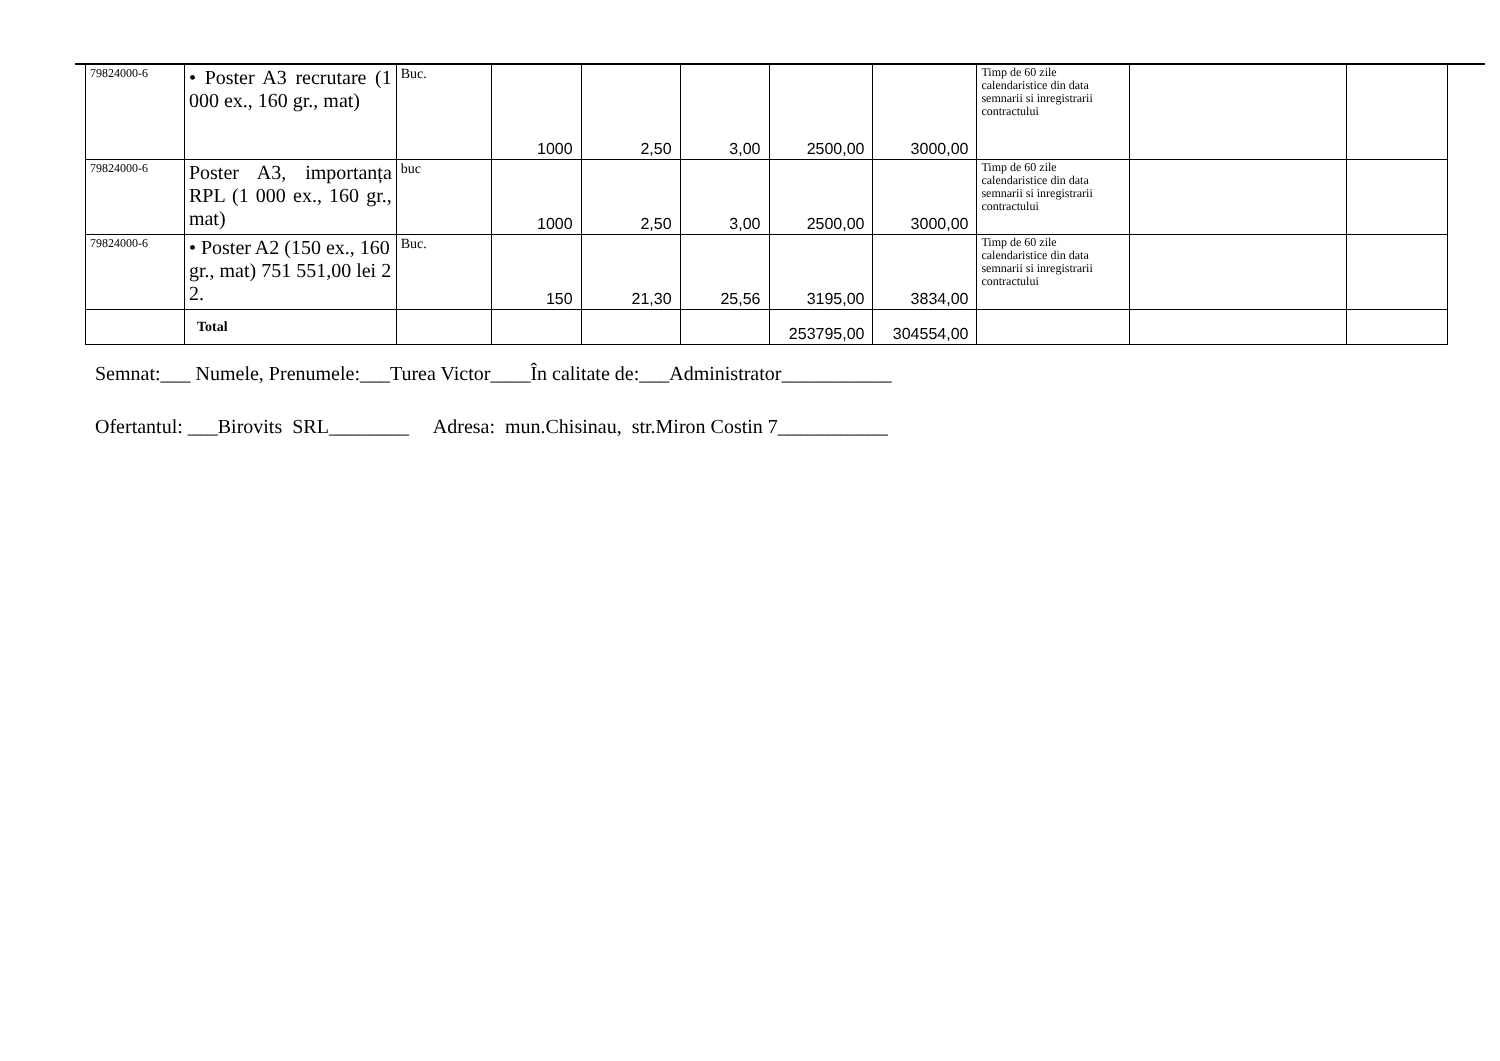| 79824000-6 | • Poster A3 recrutare (1 000 ex., 160 gr., mat) | Buc. | 1000 | 2,50 | 3,00 | 2500,00 | 3000,00 | Timp de 60 zile calendaristice din data semnarii si inregistrarii contractului | | |
| 79824000-6 | Poster A3, importanța RPL (1 000 ex., 160 gr., mat) | buc | 1000 | 2,50 | 3,00 | 2500,00 | 3000,00 | Timp de 60 zile calendaristice din data semnarii si inregistrarii contractului | | |
| 79824000-6 | • Poster A2 (150 ex., 160 gr., mat) 751 551,00 lei 2 2. | Buc. | 150 | 21,30 | 25,56 | 3195,00 | 3834,00 | Timp de 60 zile calendaristice din data semnarii si inregistrarii contractului | | |
| | Total | | | | | 253795,00 | 304554,00 | | | |
Semnat:___ Numele, Prenumele:___Turea Victor____În calitate de:___Administrator___________
Ofertantul: ___Birovits SRL________ Adresa: mun.Chisinau, str.Miron Costin 7___________